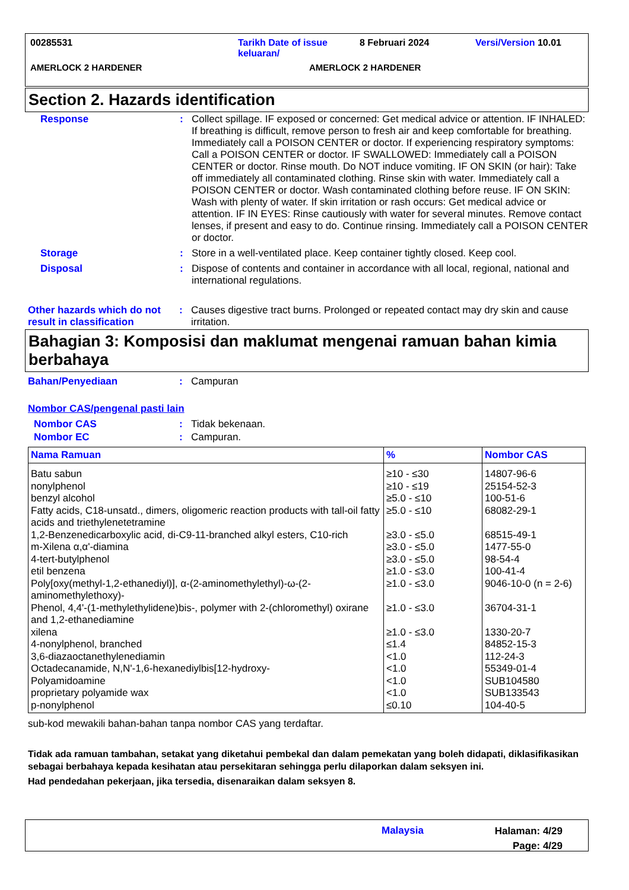00285531 Tarikh Date of issue keluaran/
8 Februari 2024 Versi/Version 10.01
AMERLOCK 2 HARDENER AMERLOCK 2 HARDENER
Section 2. Hazards identification
Response : Collect spillage. IF exposed or concerned: Get medical advice or attention. IF INHALED: If breathing is difficult, remove person to fresh air and keep comfortable for breathing. Immediately call a POISON CENTER or doctor. If experiencing respiratory symptoms: Call a POISON CENTER or doctor. IF SWALLOWED: Immediately call a POISON CENTER or doctor. Rinse mouth. Do NOT induce vomiting. IF ON SKIN (or hair): Take off immediately all contaminated clothing. Rinse skin with water. Immediately call a POISON CENTER or doctor. Wash contaminated clothing before reuse. IF ON SKIN: Wash with plenty of water. If skin irritation or rash occurs: Get medical advice or attention. IF IN EYES: Rinse cautiously with water for several minutes. Remove contact lenses, if present and easy to do. Continue rinsing. Immediately call a POISON CENTER or doctor.
Storage : Store in a well-ventilated place. Keep container tightly closed. Keep cool.
Disposal : Dispose of contents and container in accordance with all local, regional, national and international regulations.
Other hazards which do not result in classification
: Causes digestive tract burns. Prolonged or repeated contact may dry skin and cause irritation.
Bahagian 3: Komposisi dan maklumat mengenai ramuan bahan kimia berbahaya
Bahan/Penyediaan : Campuran
Nombor CAS/pengenal pasti lain
Nombor CAS : Tidak bekenaan.
Nombor EC : Campuran.
| Nama Ramuan | % | Nombor CAS |
| --- | --- | --- |
| Batu sabun | ≥10 - ≤30 | 14807-96-6 |
| nonylphenol | ≥10 - ≤19 | 25154-52-3 |
| benzyl alcohol | ≥5.0 - ≤10 | 100-51-6 |
| Fatty acids, C18-unsatd., dimers, oligomeric reaction products with tall-oil fatty acids and triethylenetetramine | ≥5.0 - ≤10 | 68082-29-1 |
| 1,2-Benzenedicarboxylic acid, di-C9-11-branched alkyl esters, C10-rich | ≥3.0 - ≤5.0 | 68515-49-1 |
| m-Xilena α,α'-diamina | ≥3.0 - ≤5.0 | 1477-55-0 |
| 4-tert-butylphenol | ≥3.0 - ≤5.0 | 98-54-4 |
| etil benzena | ≥1.0 - ≤3.0 | 100-41-4 |
| Poly[oxy(methyl-1,2-ethanediyl)], α-(2-aminomethylethyl)-ω-(2-aminomethylethoxy)- | ≥1.0 - ≤3.0 | 9046-10-0 (n = 2-6) |
| Phenol, 4,4'-(1-methylethylidene)bis-, polymer with 2-(chloromethyl) oxirane and 1,2-ethanediamine | ≥1.0 - ≤3.0 | 36704-31-1 |
| xilena | ≥1.0 - ≤3.0 | 1330-20-7 |
| 4-nonylphenol, branched | ≤1.4 | 84852-15-3 |
| 3,6-diazaoctanethylenediamin | <1.0 | 112-24-3 |
| Octadecanamide, N,N'-1,6-hexanediylbis[12-hydroxy- | <1.0 | 55349-01-4 |
| Polyamidoamine | <1.0 | SUB104580 |
| proprietary polyamide wax | <1.0 | SUB133543 |
| p-nonylphenol | ≤0.10 | 104-40-5 |
sub-kod mewakili bahan-bahan tanpa nombor CAS yang terdaftar.
Tidak ada ramuan tambahan, setakat yang diketahui pembekal dan dalam pemekatan yang boleh didapati, diklasifikasikan sebagai berbahaya kepada kesihatan atau persekitaran sehingga perlu dilaporkan dalam seksyen ini.
Had pendedahan pekerjaan, jika tersedia, disenaraikan dalam seksyen 8.
Malaysia
Halaman: 4/29
Page: 4/29